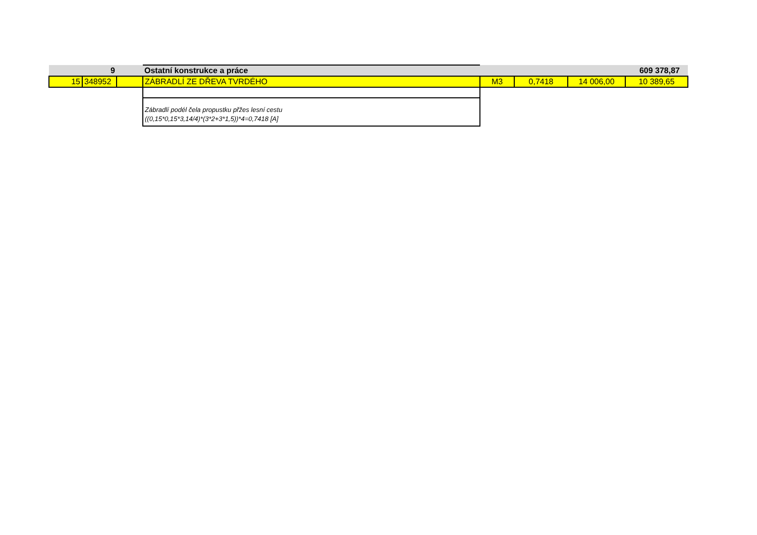| | 9 | | Ostatní konstrukce a práce | | | | 609 378,87 |
| 15 | 348952 | | ZÁBRADLÍ ZE DŘEVA TVRDÉHO | M3 | 0,7418 | 14 006,00 | 10 389,65 |
| | | | Zábradlí podél čela propustku přžes lesní cestu ((0,15*0,15*3,14/4)*(3*2+3*1,5))*4=0,7418 [A] | | | | |